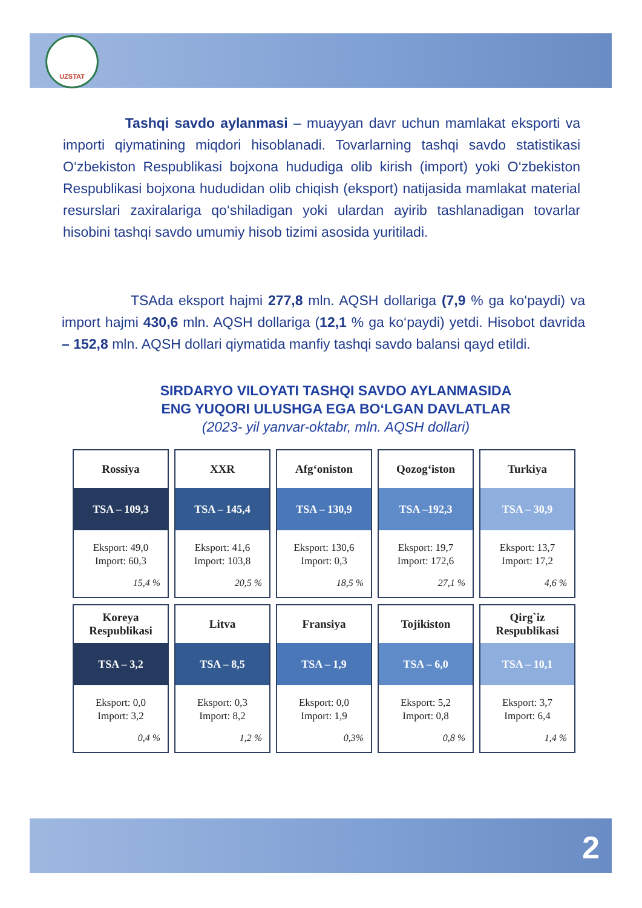UZSTAT
Tashqi savdo aylanmasi – muayyan davr uchun mamlakat eksporti va importi qiymatining miqdori hisoblanadi. Tovarlarning tashqi savdo statistikasi O‘zbekiston Respublikasi bojxona hududiga olib kirish (import) yoki O‘zbekiston Respublikasi bojxona hududidan olib chiqish (eksport) natijasida mamlakat material resurslari zaxiralariga qo‘shiladigan yoki ulardan ayirib tashlanadigan tovarlar hisobini tashqi savdo umumiy hisob tizimi asosida yuritiladi.
TSAda eksport hajmi 277,8 mln. AQSH dollariga (7,9 % ga ko‘paydi) va import hajmi 430,6 mln. AQSH dollariga (12,1 % ga ko‘paydi) yetdi. Hisobot davrida – 152,8 mln. AQSH dollari qiymatida manfiy tashqi savdo balansi qayd etildi.
SIRDARYO VILOYATI TASHQI SAVDO AYLANMASIDA
ENG YUQORI ULUSHGA EGA BO‘LGAN DAVLATLAR
(2023- yil yanvar-oktabr, mln. AQSH dollari)
| Rossiya TSA – 109,3 Eksport: 49,0 Import: 60,3 15,4 % | XXR TSA – 145,4 Eksport: 41,6 Import: 103,8 20,5 % | Afg‘oniston TSA – 130,9 Eksport: 130,6 Import: 0,3 18,5 % | Qozog‘iston TSA –192,3 Eksport: 19,7 Import: 172,6 27,1 % | Turkiya TSA – 30,9 Eksport: 13,7 Import: 17,2 4,6 % |
| Koreya Respublikasi TSA – 3,2 Eksport: 0,0 Import: 3,2 0,4 % | Litva TSA – 8,5 Eksport: 0,3 Import: 8,2 1,2 % | Fransiya TSA – 1,9 Eksport: 0,0 Import: 1,9 0,3% | Tojikiston TSA – 6,0 Eksport: 5,2 Import: 0,8 0,8 % | Qirg`iz Respublikasi TSA – 10,1 Eksport: 3,7 Import: 6,4 1,4 % |
2